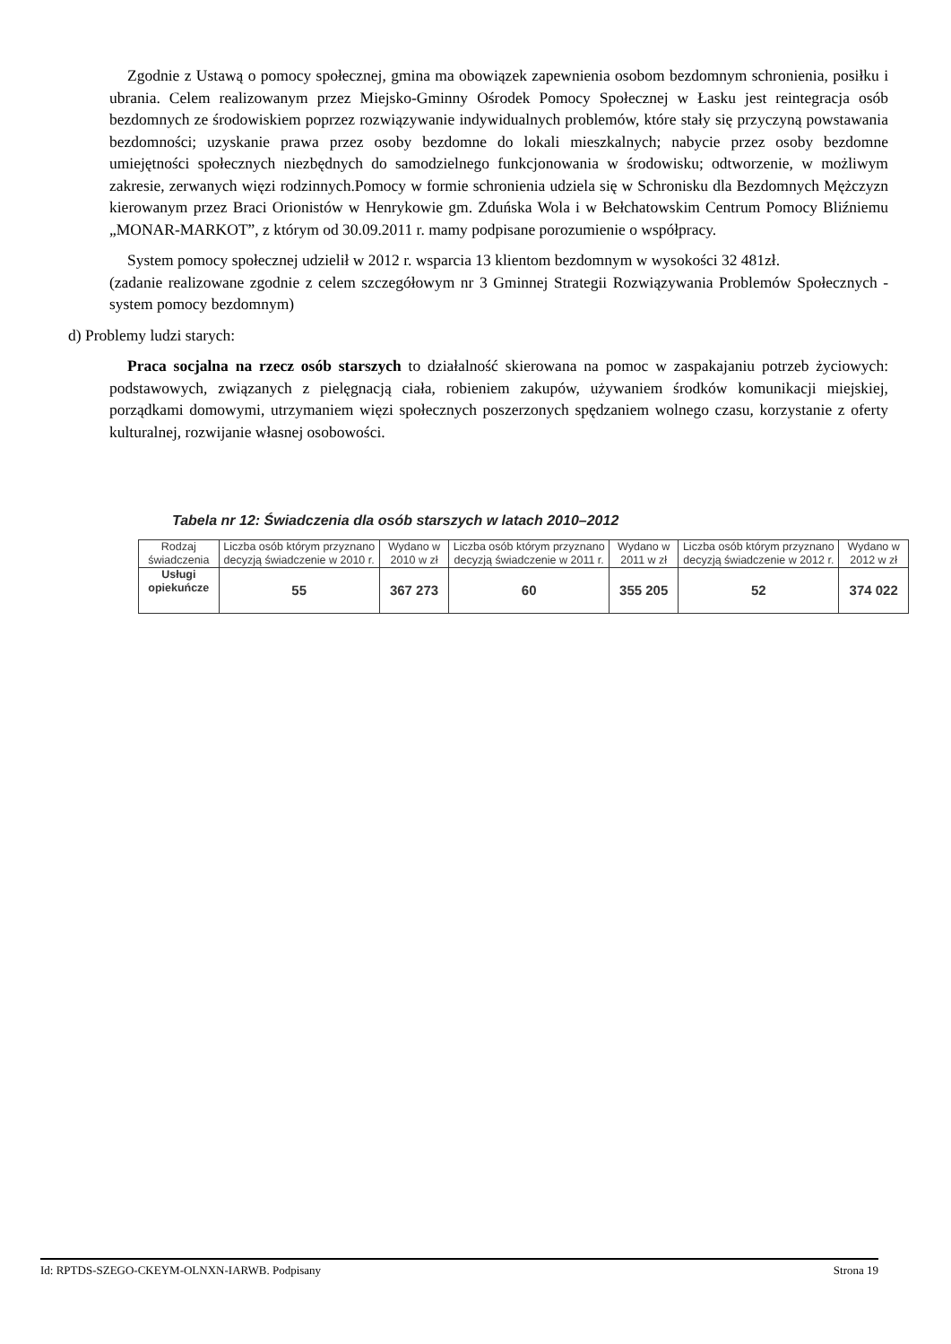Zgodnie z Ustawą o pomocy społecznej, gmina ma obowiązek zapewnienia osobom bezdomnym schronienia, posiłku i ubrania. Celem realizowanym przez Miejsko-Gminny Ośrodek Pomocy Społecznej w Łasku jest reintegracja osób bezdomnych ze środowiskiem poprzez rozwiązywanie indywidualnych problemów, które stały się przyczyną powstawania bezdomności; uzyskanie prawa przez osoby bezdomne do lokali mieszkalnych; nabycie przez osoby bezdomne umiejętności społecznych niezbędnych do samodzielnego funkcjonowania w środowisku; odtworzenie, w możliwym zakresie, zerwanych więzi rodzinnych.Pomocy w formie schronienia udziela się w Schronisku dla Bezdomnych Mężczyzn kierowanym przez Braci Orionistów w Henrykowie gm. Zduńska Wola i w Bełchatowskim Centrum Pomocy Bliźniemu „MONAR-MARKOT”, z którym od 30.09.2011 r. mamy podpisane porozumienie o współpracy.
System pomocy społecznej udzielił w 2012 r. wsparcia 13 klientom bezdomnym w wysokości 32 481zł.
(zadanie realizowane zgodnie z celem szczegółowym nr 3 Gminnej Strategii Rozwiązywania Problemów Społecznych - system pomocy bezdomnym)
d) Problemy ludzi starych:
Praca socjalna na rzecz osób starszych to działalność skierowana na pomoc w zaspakajaniu potrzeb życiowych: podstawowych, związanych z pielęgnacją ciała, robieniem zakupów, używaniem środków komunikacji miejskiej, porządkami domowymi, utrzymaniem więzi społecznych poszerzonych spędzaniem wolnego czasu, korzystanie z oferty kulturalnej, rozwijanie własnej osobowości.
Tabela nr 12: Świadczenia dla osób starszych w latach 2010–2012
| Rodzaj świadczenia | Liczba osób którym przyznano decyzją świadczenie w 2010 r. | Wydano w 2010 w zł | Liczba osób którym przyznano decyzją świadczenie w 2011 r. | Wydano w 2011 w zł | Liczba osób którym przyznano decyzją świadczenie w 2012 r. | Wydano w 2012 w zł |
| --- | --- | --- | --- | --- | --- | --- |
| Usługi opiekuńcze | 55 | 367 273 | 60 | 355 205 | 52 | 374 022 |
Id: RPTDS-SZEGO-CKEYM-OLNXN-IARWB. Podpisany Strona 19